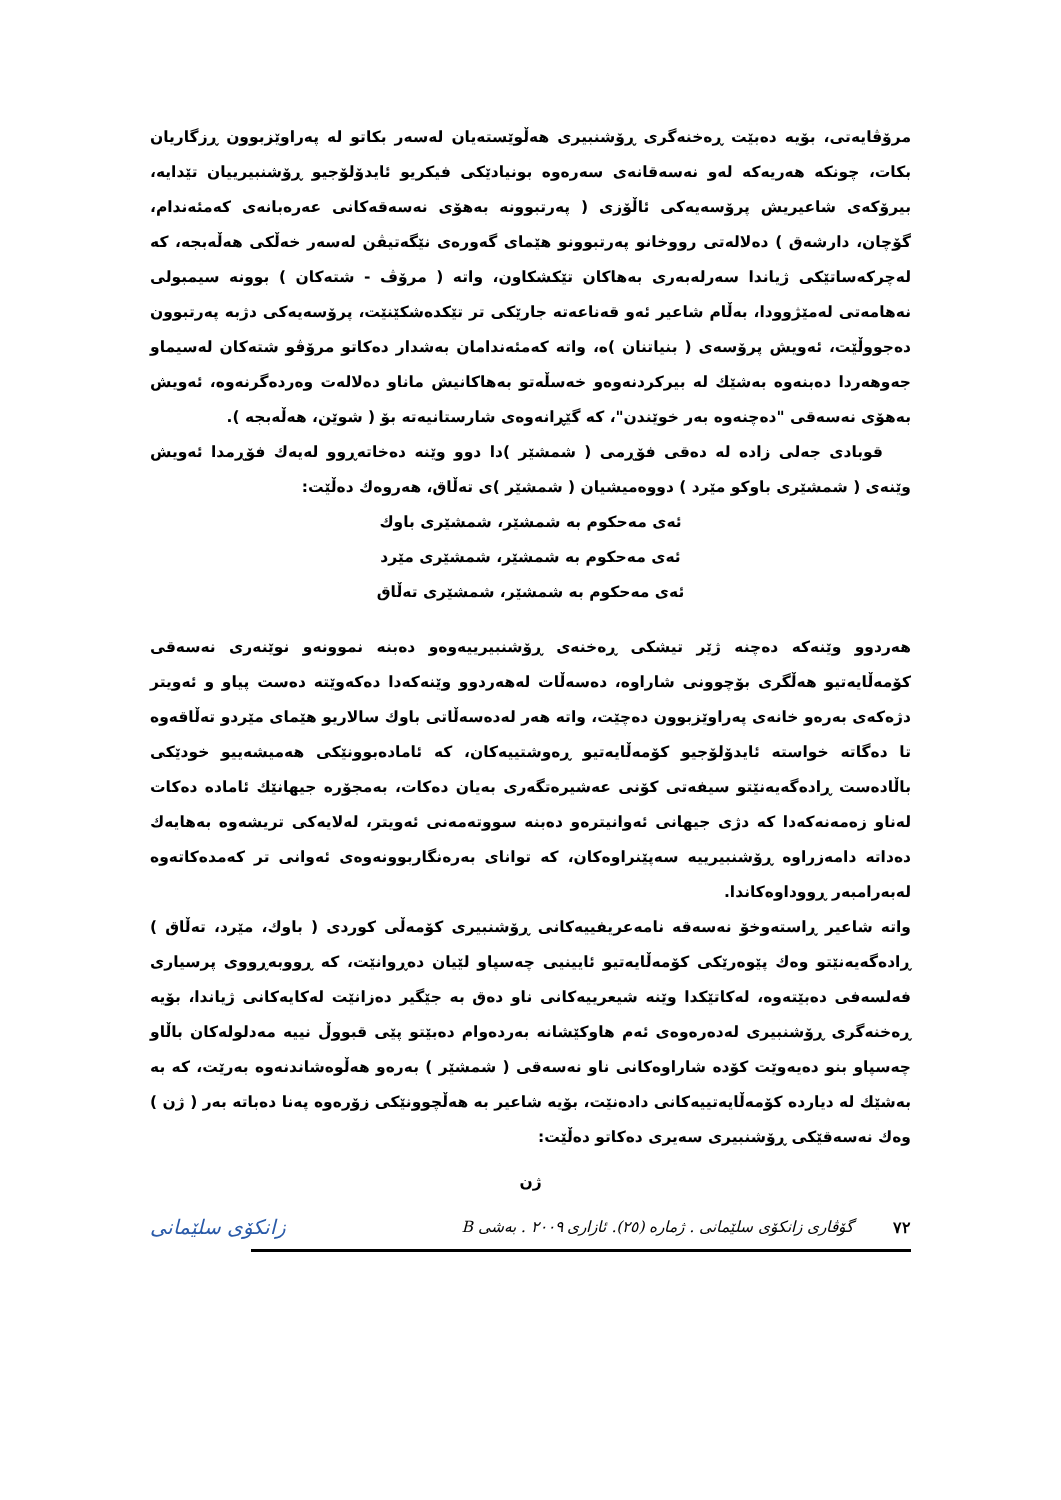مرۆڤایەتی، بۆیە دەبێت ڕەخنەگری ڕۆشنبیری هەڵوێستەیان لەسەر بکاتو لە پەراوێزبوون ڕزگاریان بکات، چونکە هەریەکە لەو نەسەقانەی سەرەوە بونیادێکی فیکریو ئایدۆلۆجیو ڕۆشنبیرییان تێدایە، بیرۆکەی شاعیریش پرۆسەیەکی ئاڵۆزی ( پەرتبوونە بەهۆی نەسەقەکانی عەرەبانەی کەمئەندام، گۆچان، دارشەق ) دەلالەتی رووخانو پەرتبوونو هێمای گەورەی نێگەتیڤن لەسەر خەڵکی هەڵەبجە، کە لەچرکەساتێکی ژیاندا سەرلەبەری بەهاکان تێکشکاون، واتە ( مرۆڤ - شتەکان ) بوونە سیمبولی نەهامەتی لەمێژوودا، بەڵام شاعیر ئەو قەناعەتە جارێکی تر تێکدەشکێنێت، پرۆسەیەکی دژبە پەرتبوون دەجووڵێت، ئەویش پرۆسەی ( بنیاتنان )ە، واتە کەمئەندامان بەشدار دەکاتو مرۆڤو شتەکان لەسیماو جەوهەردا دەبنەوە بەشێك لە بیرکردنەوەو خەسڵەتو بەهاکانیش ماناو دەلالەت وەردەگرنەوە، ئەویش بەهۆی نەسەقی "دەچنەوە بەر خوێندن"، کە گێڕانەوەی شارستانیەتە بۆ ( شوێن، هەڵەبجە ).
قوبادی جەلی زادە لە دەقی فۆڕمی ( شمشێر )دا دوو وێنە دەخاتەڕوو لەیەك فۆڕمدا ئەویش وێنەی ( شمشێری باوكو مێرد ) دووەمیشیان ( شمشێر )ی تەڵاق، هەروەك دەڵێت:
ئەی مەحکوم بە شمشێر، شمشێری باوك
ئەی مەحکوم بە شمشێر، شمشێری مێرد
ئەی مەحکوم بە شمشێر، شمشێری تەڵاق
هەردوو وێنەکە دەچنە ژێر تیشکی ڕەخنەی ڕۆشنبیرییەوەو دەبنە نموونەو نوێنەری نەسەقی کۆمەڵایەتیو هەڵگری بۆچوونی شاراوە، دەسەڵات لەهەردوو وێنەکەدا دەکەوێتە دەست پیاو و ئەویتر دژەکەی بەرەو خانەی پەراوێزبوون دەچێت، واتە هەر لەدەسەڵاتی باوك سالاریو هێمای مێردو تەڵاقەوە تا دەگاتە خواستە ئایدۆلۆجیو کۆمەڵایەتیو ڕەوشتییەکان، کە ئامادەبوونێکی هەمیشەییو خودێکی باڵادەست ڕادەگەیەنێتو سیفەتی کۆنی عەشیرەتگەری بەیان دەکات، بەمجۆرە جیهانێك ئامادە دەکات لەناو زەمەنەکەدا کە دژی جیهانی ئەوانیترەو دەبنە سووتەمەنی ئەویتر، لەلایەکی تریشەوە بەهایەك دەداتە دامەزراوە ڕۆشنبیرییە سەپێنراوەکان، کە توانای بەرەنگاربوونەوەی ئەوانی تر کەمدەکاتەوە لەبەرامبەر ڕووداوەکاندا.
واتە شاعیر ڕاستەوخۆ نەسەقە نامەعریفییەکانی ڕۆشنبیری کۆمەڵی کوردی ( باوك، مێرد، تەڵاق ) ڕادەگەیەنێتو وەك پێوەرێکی کۆمەڵایەتیو ئایینیی چەسپاو لێیان دەڕوانێت، کە ڕووبەڕووی پرسیاری فەلسەفی دەبێتەوە، لەکاتێکدا وێنە شیعرییەکانی ناو دەق بە جێگیر دەزانێت لەکایەکانی ژیاندا، بۆیە ڕەخنەگری ڕۆشنبیری لەدەرەوەی ئەم هاوکێشانە بەردەوام دەبێتو پێی قبووڵ نییە مەدلولەکان باڵاو چەسپاو بنو دەیەوێت کۆدە شاراوەکانی ناو نەسەقی ( شمشێر ) بەرەو هەڵوەشاندنەوە بەرێت، کە بە بەشێك لە دیاردە کۆمەڵایەتییەکانی دادەنێت، بۆیە شاعیر بە هەڵچوونێکی زۆرەوە پەنا دەباتە بەر ( ژن ) وەك نەسەقێکی ڕۆشنبیری سەیری دەکاتو دەڵێت:
ژن
٧٢ گۆڤاری زانكۆی سلێمانی . ژمارە (٢٥). ئازاری ٢٠٠٩ . بەشی B زانکۆی سلێمانی